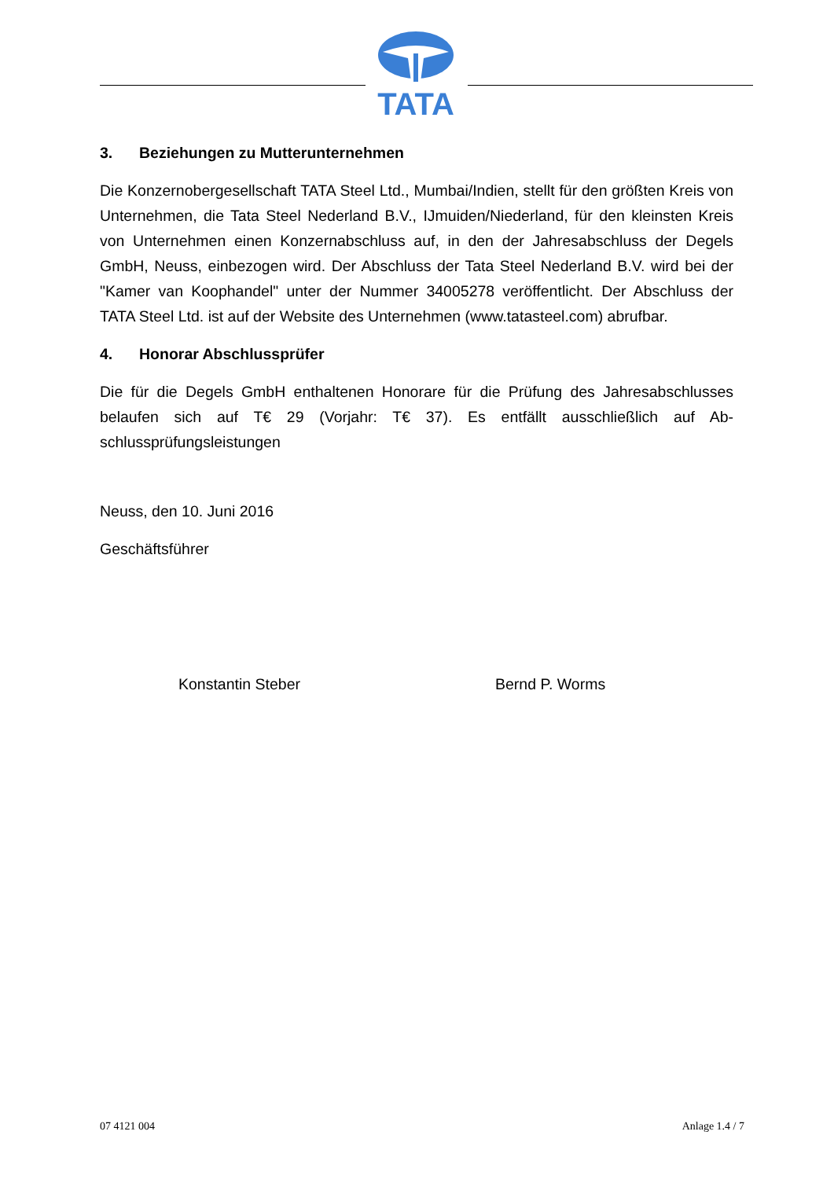TATA
3. Beziehungen zu Mutterunternehmen
Die Konzernobergesellschaft TATA Steel Ltd., Mumbai/Indien, stellt für den größten Kreis von Unternehmen, die Tata Steel Nederland B.V., IJmuiden/Niederland, für den kleinsten Kreis von Unternehmen einen Konzernabschluss auf, in den der Jahresab­schluss der Degels GmbH, Neuss, einbezogen wird. Der Abschluss der Tata Steel Nederland B.V. wird bei der "Kamer van Koophandel" unter der Nummer 34005278 veröffentlicht. Der Abschluss der TATA Steel Ltd. ist auf der Website des Unterneh­men (www.tatasteel.com) abrufbar.
4. Honorar Abschlussprüfer
Die für die Degels GmbH enthaltenen Honorare für die Prüfung des Jahresabschlus­ses belaufen sich auf T€ 29 (Vorjahr: T€ 37). Es entfällt ausschließlich auf Ab­schlussprüfungsleistungen
Neuss, den 10. Juni 2016
Geschäftsführer
Konstantin Steber Bernd P. Worms
07 4121 004 Anlage 1.4 / 7